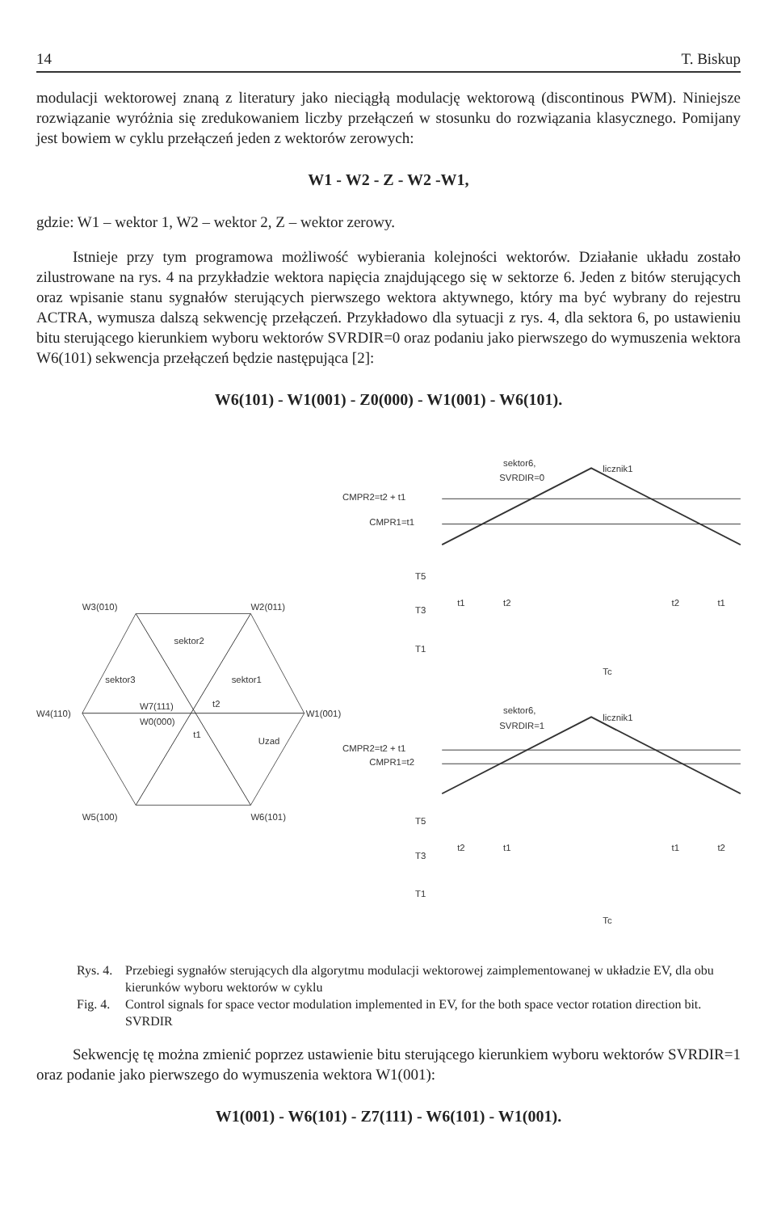14 T. Biskup
modulacji wektorowej znaną z literatury jako nieciągłą modulację wektorową (discontinous PWM). Niniejsze rozwiązanie wyróżnia się zredukowaniem liczby przełączeń w stosunku do rozwiązania klasycznego. Pomijany jest bowiem w cyklu przełączeń jeden z wektorów zerowych:
W1 - W2 - Z - W2 -W1,
gdzie: W1 – wektor 1, W2 – wektor 2, Z – wektor zerowy.
Istnieje przy tym programowa możliwość wybierania kolejności wektorów. Działanie układu zostało zilustrowane na rys. 4 na przykładzie wektora napięcia znajdującego się w sektorze 6. Jeden z bitów sterujących oraz wpisanie stanu sygnałów sterujących pierwszego wektora aktywnego, który ma być wybrany do rejestru ACTRA, wymusza dalszą sekwencję przełączeń. Przykładowo dla sytuacji z rys. 4, dla sektora 6, po ustawieniu bitu sterującego kierunkiem wyboru wektorów SVRDIR=0 oraz podaniu jako pierwszego do wymuszenia wektora W6(101) sekwencja przełączeń będzie następująca [2]:
W6(101) - W1(001) - Z0(000) - W1(001) - W6(101).
W3(010)
W2(011)
W4(110)
W1(001)
W5(100)
W6(101)
sektor2
sektor3
sektor1
W7(111)
W0(000)
t2
t1
Uzad
sektor6,
SVRDIR=0
licznik1
CMPR2=t2 + t1
CMPR1=t1
T5
T3
T1
t1
t2
t2
t1
Tc
sektor6,
SVRDIR=1
licznik1
CMPR2=t2 + t1
CMPR1=t2
T5
T3
T1
t2
t1
t1
t2
Tc
Rys. 4. Przebiegi sygnałów sterujących dla algorytmu modulacji wektorowej zaimplementowanej w układzie EV, dla obu kierunków wyboru wektorów w cyklu
Fig. 4. Control signals for space vector modulation implemented in EV, for the both space vector rotation direction bit. SVRDIR
Sekwencję tę można zmienić poprzez ustawienie bitu sterującego kierunkiem wyboru wektorów SVRDIR=1 oraz podanie jako pierwszego do wymuszenia wektora W1(001):
W1(001) - W6(101) - Z7(111) - W6(101) - W1(001).